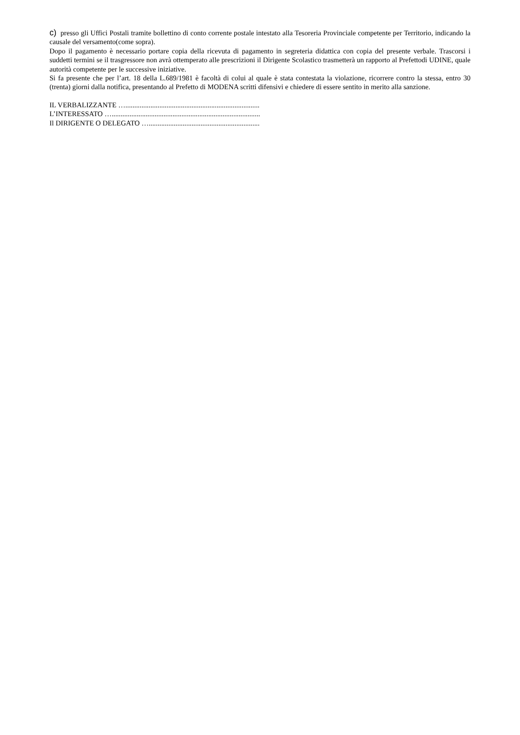c) presso gli Uffici Postali tramite bollettino di conto corrente postale intestato alla Tesoreria Provinciale competente per Territorio, indicando la causale del versamento(come sopra).
Dopo il pagamento è necessario portare copia della ricevuta di pagamento in segreteria didattica con copia del presente verbale. Trascorsi i suddetti termini se il trasgressore non avrà ottemperato alle prescrizioni il Dirigente Scolastico trasmetterà un rapporto al Prefettodi UDINE, quale autorità competente per le successive iniziative.
Si fa presente che per l’art. 18 della L.689/1981 è facoltà di colui al quale è stata contestata la violazione, ricorrere contro la stessa, entro 30 (trenta) giorni dalla notifica, presentando al Prefetto di MODENA scritti difensivi e chiedere di essere sentito in merito alla sanzione.
IL VERBALIZZANTE …...........................................................................
L’INTERESSATO …...................................................................................
Il DIRIGENTE O DELEGATO …..............................................................